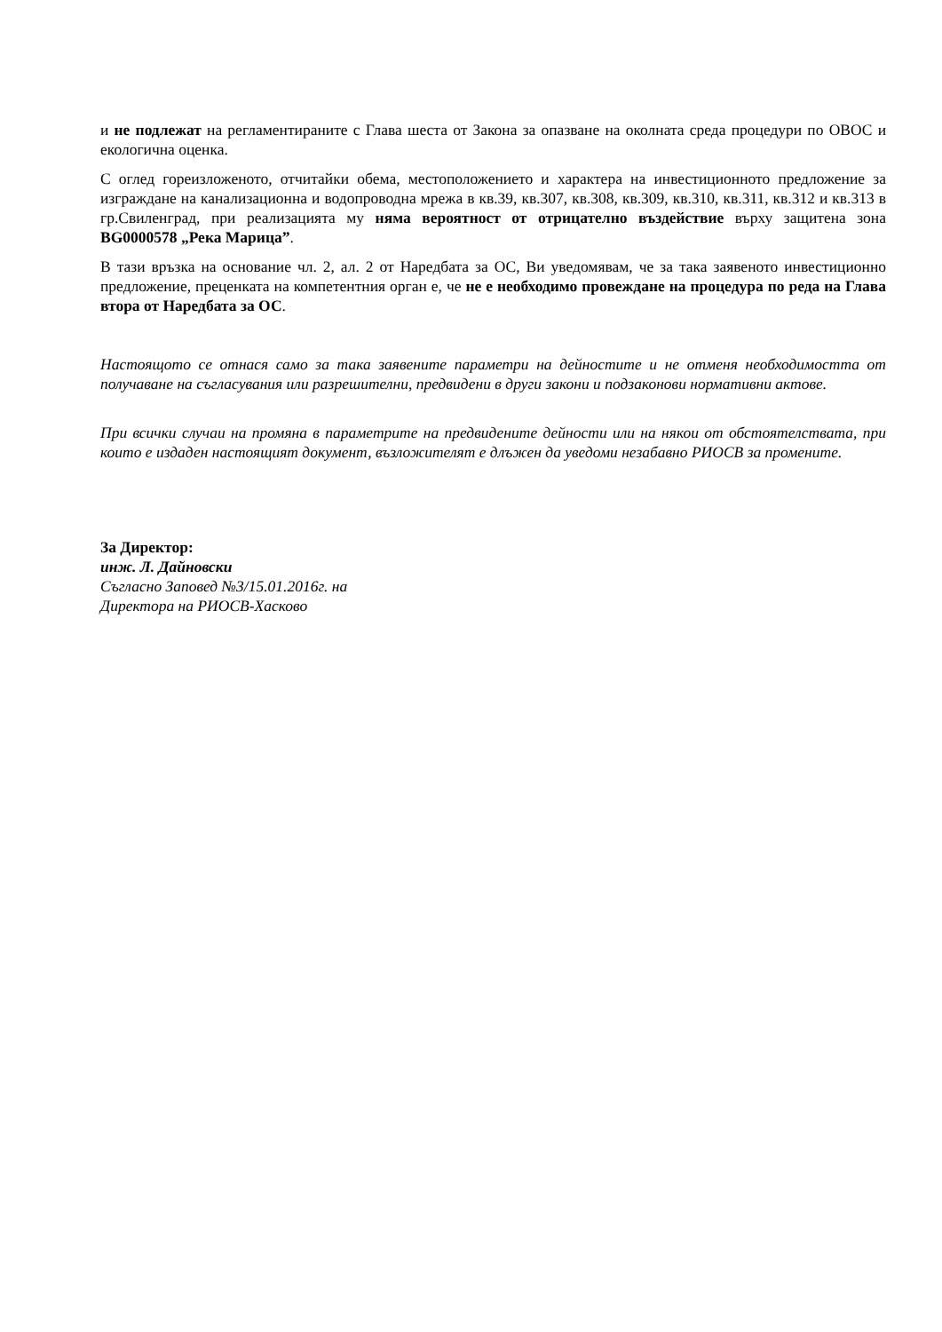и не подлежат на регламентираните с Глава шеста от Закона за опазване на околната среда процедури по ОВОС и екологична оценка.
С оглед гореизложеното, отчитайки обема, местоположението и характера на инвестиционното предложение за изграждане на канализационна и водопроводна мрежа в кв.39, кв.307, кв.308, кв.309, кв.310, кв.311, кв.312 и кв.313 в гр.Свиленград, при реализацията му няма вероятност от отрицателно въздействие върху защитена зона BG0000578 „Река Марица”.
В тази връзка на основание чл. 2, ал. 2 от Наредбата за ОС, Ви уведомявам, че за така заявеното инвестиционно предложение, преценката на компетентния орган е, че не е необходимо провеждане на процедура по реда на Глава втора от Наредбата за ОС.
Настоящото се отнася само за така заявените параметри на дейностите и не отменя необходимостта от получаване на съгласувания или разрешителни, предвидени в други закони и подзаконови нормативни актове.
При всички случаи на промяна в параметрите на предвидените дейности или на някои от обстоятелствата, при които е издаден настоящият документ, възложителят е длъжен да уведоми незабавно РИОСВ за промените.
За Директор:
инж. Л. Дайновски
Съгласно Заповед №3/15.01.2016г. на
Директора на РИОСВ-Хасково